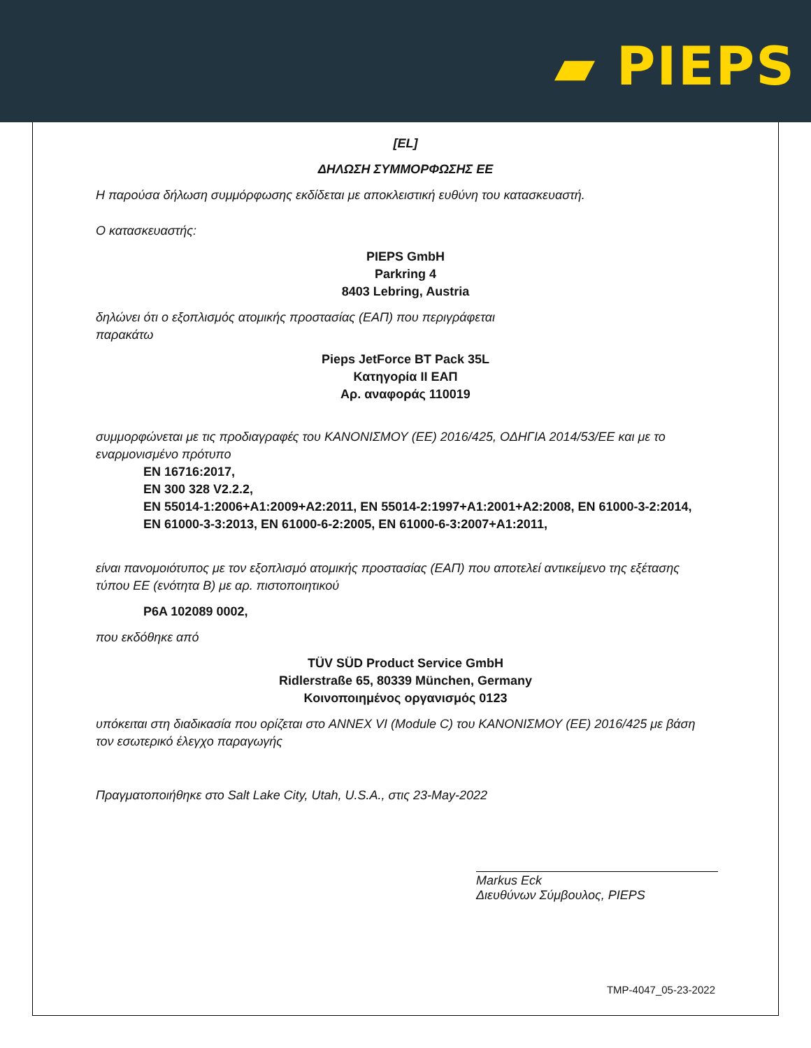▰ PIEPS
[EL]
ΔΗΛΩΣΗ ΣΥΜΜΟΡΦΩΣΗΣ ΕΕ
Η παρούσα δήλωση συμμόρφωσης εκδίδεται με αποκλειστική ευθύνη του κατασκευαστή.
Ο κατασκευαστής:
PIEPS GmbH
Parkring 4
8403 Lebring, Austria
δηλώνει ότι ο εξοπλισμός ατομικής προστασίας (ΕΑΠ) που περιγράφεται
παρακάτω
Pieps JetForce BT Pack 35L
Κατηγορία ΙΙ ΕΑΠ
Αρ. αναφοράς 110019
συμμορφώνεται με τις προδιαγραφές του ΚΑΝΟΝΙΣΜΟΥ (ΕΕ) 2016/425, ΟΔΗΓΙΑ 2014/53/ΕΕ και με το εναρμονισμένο πρότυπο
EN 16716:2017,
EN 300 328 V2.2.2,
EN 55014-1:2006+A1:2009+A2:2011, EN 55014-2:1997+A1:2001+A2:2008, EN 61000-3-2:2014,
EN 61000-3-3:2013, EN 61000-6-2:2005, EN 61000-6-3:2007+A1:2011,
είναι πανομοιότυπος με τον εξοπλισμό ατομικής προστασίας (ΕΑΠ) που αποτελεί αντικείμενο της εξέτασης τύπου ΕΕ (ενότητα Β) με αρ. πιστοποιητικού
P6A 102089 0002,
που εκδόθηκε από
TÜV SÜD Product Service GmbH
Ridlerstraße 65, 80339 München, Germany
Κοινοποιημένος οργανισμός 0123
υπόκειται στη διαδικασία που ορίζεται στο ANNEX VI (Module C) του ΚΑΝΟΝΙΣΜΟΥ (ΕΕ) 2016/425 με βάση τον εσωτερικό έλεγχο παραγωγής
Πραγματοποιήθηκε στο Salt Lake City, Utah, U.S.A., στις 23-May-2022
Markus Eck
Διευθύνων Σύμβουλος, PIEPS
TMP-4047_05-23-2022